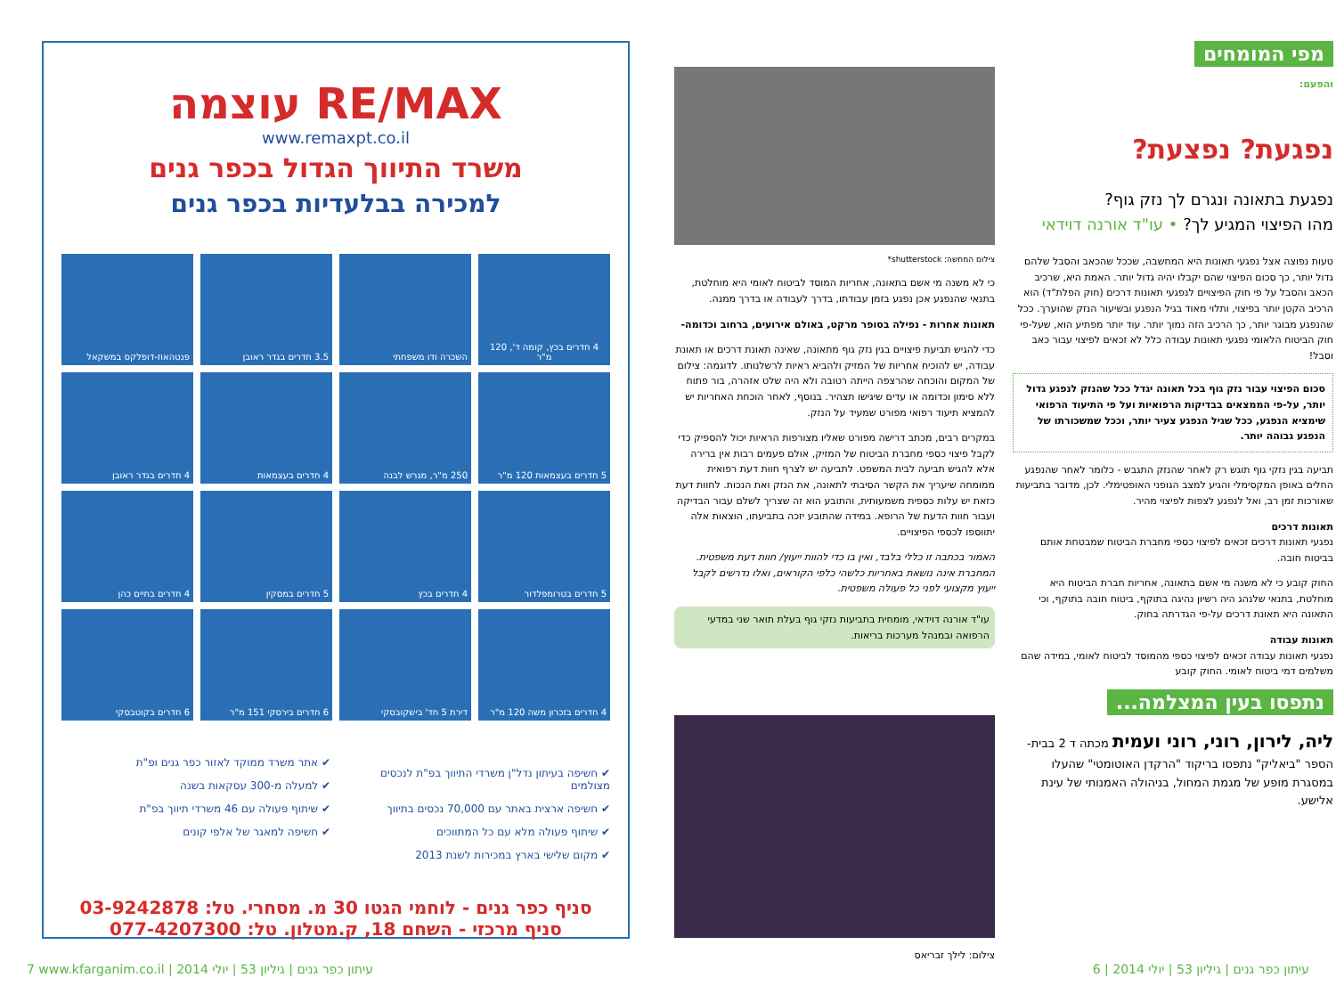RE/MAX עוצמה
www.remaxpt.co.il
משרד התיווך הגדול בכפר גנים
למכירה בבלעדיות בכפר גנים
4 חדרים בכץ, קומה ד', 120 מ"ר
השכרה ודו משפחתי
3.5 חדרים בגדר ראובן
פנטהאוז-דופלקס במשקאל
5 חדרים בעצמאות 120 מ"ר
250 מ"ר, מגרש לבנה
4 חדרים בעצמאות
4 חדרים בגדר ראובן
5 חדרים בטרומפלדור
4 חדרים בכץ
5 חדרים במסקין
4 חדרים בחיים כהן
4 חדרים בזכרון משה 120 מ"ר
דירת 5 חד' בישקובסקי
6 חדרים בירסקי 151 מ"ר
6 חדרים בקוטבסקי
✔ חשיפה בעיתון נדל"ן משרדי התיווך בפ"ת לנכסים מצולמים
✔ חשיפה ארצית באתר עם 70,000 נכסים בתיווך
✔ שיתוף פעולה מלא עם כל המתווכים
✔ מקום שלישי בארץ במכירות לשנת 2013
✔ אתר משרד ממוקד לאזור כפר גנים ופ"ת
✔ למעלה מ-300 עסקאות בשנה
✔ שיתוף פעולה עם 46 משרדי תיווך בפ"ת
✔ חשיפה למאגר של אלפי קונים
סניף כפר גנים - לוחמי הגטו 30 מ. מסחרי. טל: 03-9242878
סניף מרכזי - השחם 18, ק.מטלון. טל: 077-4207300
מפי המומחים
והפעם:
נפגעת? נפצעת?
נפגעת בתאונה ונגרם לך נזק גוף?
מהו הפיצוי המגיע לך? • עו"ד אורנה דוידאי
טעות נפוצה אצל נפגעי תאונות היא המחשבה, שככל שהכאב והסבל שלהם גדול יותר, כך סכום הפיצוי שהם יקבלו יהיה גדול יותר. האמת היא, שרכיב הכאב והסבל על פי חוק הפיצויים לנפגעי תאונות דרכים (חוק הפלת"ד) הוא הרכיב הקטן יותר בפיצוי, ותלוי מאוד בגיל הנפגע ובשיעור הנזק שהוערך. ככל שהנפגע מבוגר יותר, כך הרכיב הזה נמוך יותר. עוד יותר מפתיע הוא, שעל-פי חוק הביטוח הלאומי נפגעי תאונות עבודה כלל לא זכאים לפיצוי עבור כאב וסבל!
סכום הפיצוי עבור נזק גוף בכל תאונה יגדל ככל שהנזק לנפגע גדול יותר, על-פי הממצאים בבדיקות הרפואיות ועל פי התיעוד הרפואי שימציא הנפגע, ככל שגיל הנפגע צעיר יותר, וככל שמשכורתו של הנפגע גבוהה יותר.
תביעה בגין נזקי גוף תוגש רק לאחר שהנזק התגבש - כלומר לאחר שהנפגע החלים באופן המקסימלי והגיע למצב הגופני האופטימלי. לכן, מדובר בתביעות שאורכות זמן רב, ואל לנפגע לצפות לפיצוי מהיר.
תאונות דרכים
נפגעי תאונות דרכים זכאים לפיצוי כספי מחברת הביטוח שמבטחת אותם בביטוח חובה.
החוק קובע כי לא משנה מי אשם בתאונה, אחריות חברת הביטוח היא מוחלטת, בתנאי שלנהג היה רשיון נהיגה בתוקף, ביטוח חובה בתוקף, וכי התאונה היא תאונת דרכים על-פי הגדרתה בחוק.
תאונות עבודה
נפגעי תאונות עבודה זכאים לפיצוי כספי מהמוסד לביטוח לאומי, במידה שהם משלמים דמי ביטוח לאומי. החוק קובע
צילום המחשה: shutterstock*
כי לא משנה מי אשם בתאונה, אחריות המוסד לביטוח לאומי היא מוחלטת, בתנאי שהנפגע אכן נפגע בזמן עבודתו, בדרך לעבודה או בדרך ממנה.
תאונות אחרות - נפילה בסופר מרקט, באולם אירועים, ברחוב וכדומה-
כדי להגיש תביעת פיצויים בגין נזק גוף מתאונה, שאינה תאונת דרכים או תאונת עבודה, יש להוכיח אחריות של המזיק ולהביא ראיות לרשלנותו. לדוגמה: צילום של המקום והוכחה שהרצפה הייתה רטובה ולא היה שלט אזהרה, בור פתוח ללא סימון וכדומה או עדים שיגישו תצהיר. בנוסף, לאחר הוכחת האחריות יש להמציא תיעוד רפואי מפורט שמעיד על הנזק.
במקרים רבים, מכתב דרישה מפורט שאליו מצורפות הראיות יכול להספיק כדי לקבל פיצוי כספי מחברת הביטוח של המזיק, אולם פעמים רבות אין ברירה אלא להגיש תביעה לבית המשפט. לתביעה יש לצרף חוות דעת רפואית ממומחה שיעריך את הקשר הסיבתי לתאונה, את הנזק ואת הנכות. לחוות דעת כזאת יש עלות כספית משמעותית, והתובע הוא זה שצריך לשלם עבור הבדיקה ועבור חוות הדעת של הרופא. במידה שהתובע יזכה בתביעתו, הוצאות אלה יתווספו לכספי הפיצויים.
האמור בכתבה זו כללי בלבד, ואין בו כדי להוות ייעוץ/ חוות דעת משפטית. המחברת אינה נושאת באחריות כלשהי כלפי הקוראים, ואלו נדרשים לקבל ייעוץ מקצועי לפני כל פעולה משפטית.
עו"ד אורנה דוידאי, מומחית בתביעות נזקי גוף בעלת תואר שני במדעי הרפואה ובמנהל מערכות בריאות.
נתפסו בעין המצלמה...
ליה, לירון, רוני, רוני ועמית מכתה ד 2 בבית-הספר "ביאליק" נתפסו בריקוד "הרקדן האוטומטי" שהעלו במסגרת מופע של מגמת המחול, בניהולה האמנותי של עינת אלישע.
צילום: לילך זבריאס
7 www.kfarganim.co.il | עיתון כפר גנים | גיליון 53 | יולי 2014 עיתון כפר גנים | גיליון 53 | יולי 2014 | 6